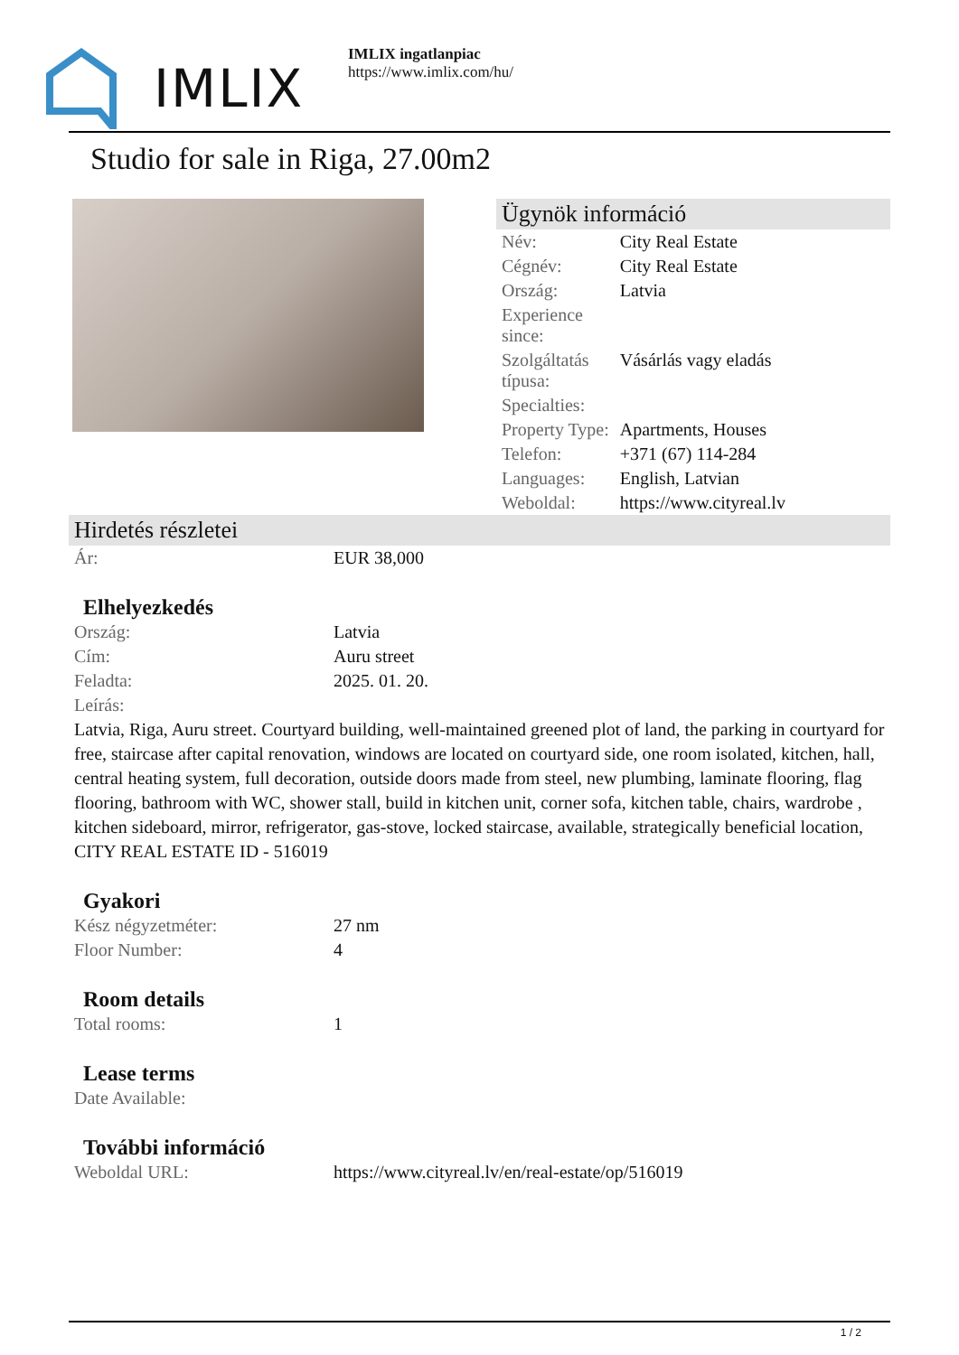IMLIX
IMLIX ingatlanpiac
https://www.imlix.com/hu/
Studio for sale in Riga, 27.00m2
Ügynök információ
| Név: | City Real Estate |
| Cégnév: | City Real Estate |
| Ország: | Latvia |
| Experience since: | |
| Szolgáltatás típusa: | Vásárlás vagy eladás |
| Specialties: | |
| Property Type: | Apartments, Houses |
| Telefon: | +371 (67) 114-284 |
| Languages: | English, Latvian |
| Weboldal: | https://www.cityreal.lv |
Hirdetés részletei
| Ár: | EUR 38,000 |
Elhelyezkedés
| Ország: | Latvia |
| Cím: | Auru street |
| Feladta: | 2025. 01. 20. |
| Leírás: | |
Latvia, Riga, Auru street. Courtyard building, well-maintained greened plot of land, the parking in courtyard for free, staircase after capital renovation, windows are located on courtyard side, one room isolated, kitchen, hall, central heating system, full decoration, outside doors made from steel, new plumbing, laminate flooring, flag flooring, bathroom with WC, shower stall, build in kitchen unit, corner sofa, kitchen table, chairs, wardrobe , kitchen sideboard, mirror, refrigerator, gas-stove, locked staircase, available, strategically beneficial location, CITY REAL ESTATE ID - 516019
Gyakori
| Kész négyzetméter: | 27 nm |
| Floor Number: | 4 |
Room details
| Total rooms: | 1 |
Lease terms
| Date Available: | |
További információ
| Weboldal URL: | https://www.cityreal.lv/en/real-estate/op/516019 |
1 / 2